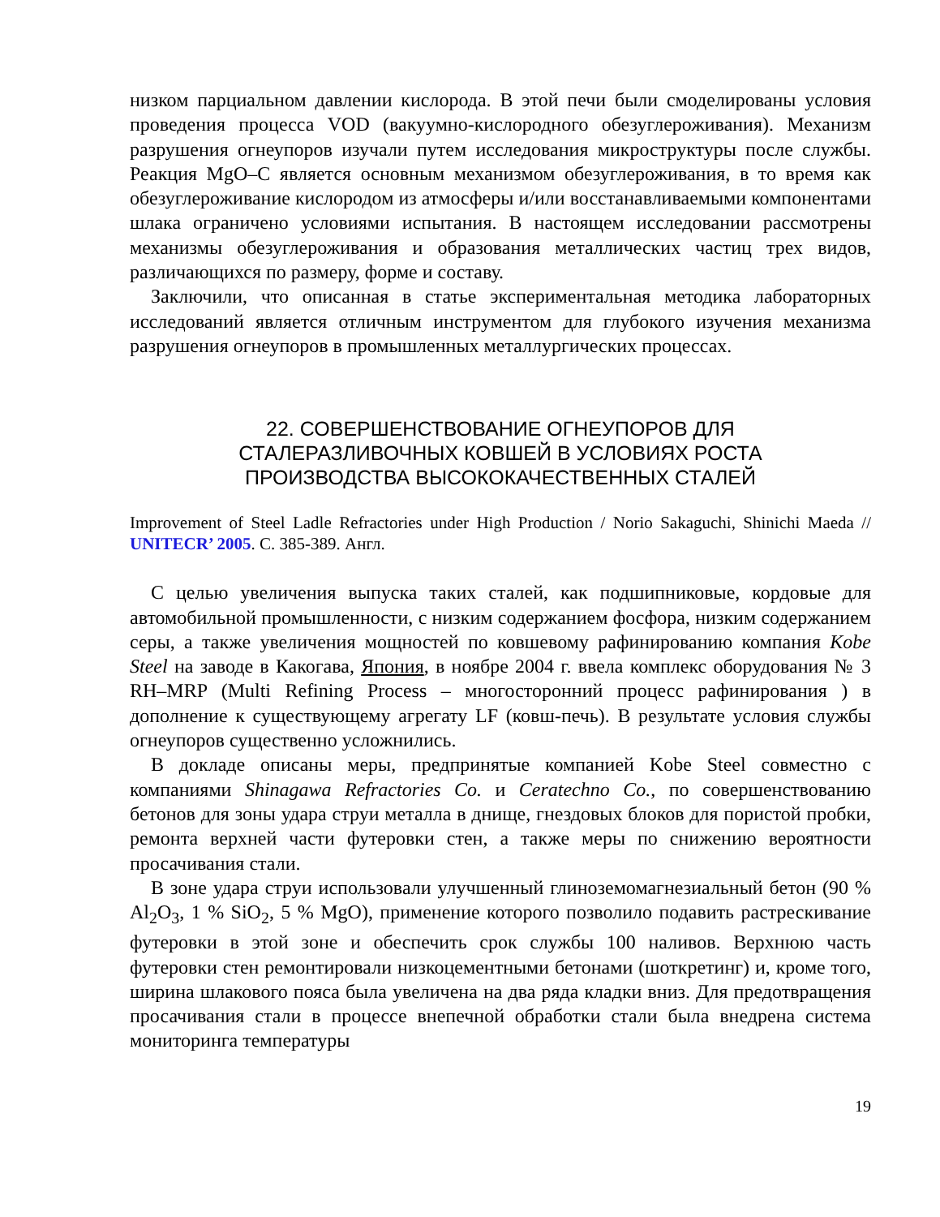низком парциальном давлении кислорода. В этой печи были смоделированы условия проведения процесса VOD (вакуумно-кислородного обезуглероживания). Механизм разрушения огнеупоров изучали путем исследования микроструктуры после службы. Реакция MgO–C является основным механизмом обезуглероживания, в то время как обезуглероживание кислородом из атмосферы и/или восстанавливаемыми компонентами шлака ограничено условиями испытания. В настоящем исследовании рассмотрены механизмы обезуглероживания и образования металлических частиц трех видов, различающихся по размеру, форме и составу.
Заключили, что описанная в статье экспериментальная методика лабораторных исследований является отличным инструментом для глубокого изучения механизма разрушения огнеупоров в промышленных металлургических процессах.
22. СОВЕРШЕНСТВОВАНИЕ ОГНЕУПОРОВ ДЛЯ
СТАЛЕРАЗЛИВОЧНЫХ КОВШЕЙ В УСЛОВИЯХ РОСТА
ПРОИЗВОДСТВА ВЫСОКОКАЧЕСТВЕННЫХ СТАЛЕЙ
Improvement of Steel Ladle Refractories under High Production / Norio Sakaguchi, Shinichi Maeda // UNITECR’ 2005. С. 385-389. Англ.
С целью увеличения выпуска таких сталей, как подшипниковые, кордовые для автомобильной промышленности, с низким содержанием фосфора, низким содержанием серы, а также увеличения мощностей по ковшевому рафинированию компания Kobe Steel на заводе в Какогава, Япония, в ноябре 2004 г. ввела комплекс оборудования № 3 RH–MRP (Multi Refining Process – многосторонний процесс рафинирования ) в дополнение к существующему агрегату LF (ковш-печь). В результате условия службы огнеупоров существенно усложнились.
В докладе описаны меры, предпринятые компанией Kobe Steel совместно с компаниями Shinagawa Refractories Co. и Ceratechno Co., по совершенствованию бетонов для зоны удара струи металла в днище, гнездовых блоков для пористой пробки, ремонта верхней части футеровки стен, а также меры по снижению вероятности просачивания стали.
В зоне удара струи использовали улучшенный глиноземомагнезиальный бетон (90 % Al<sub>2</sub>O<sub>3</sub>, 1 % SiO<sub>2</sub>, 5 % MgO), применение которого позволило подавить растрескивание футеровки в этой зоне и обеспечить срок службы 100 наливов. Верхнюю часть футеровки стен ремонтировали низкоцементными бетонами (шоткретинг) и, кроме того, ширина шлакового пояса была увеличена на два ряда кладки вниз. Для предотвращения просачивания стали в процессе внепечной обработки стали была внедрена система мониторинга температуры
19